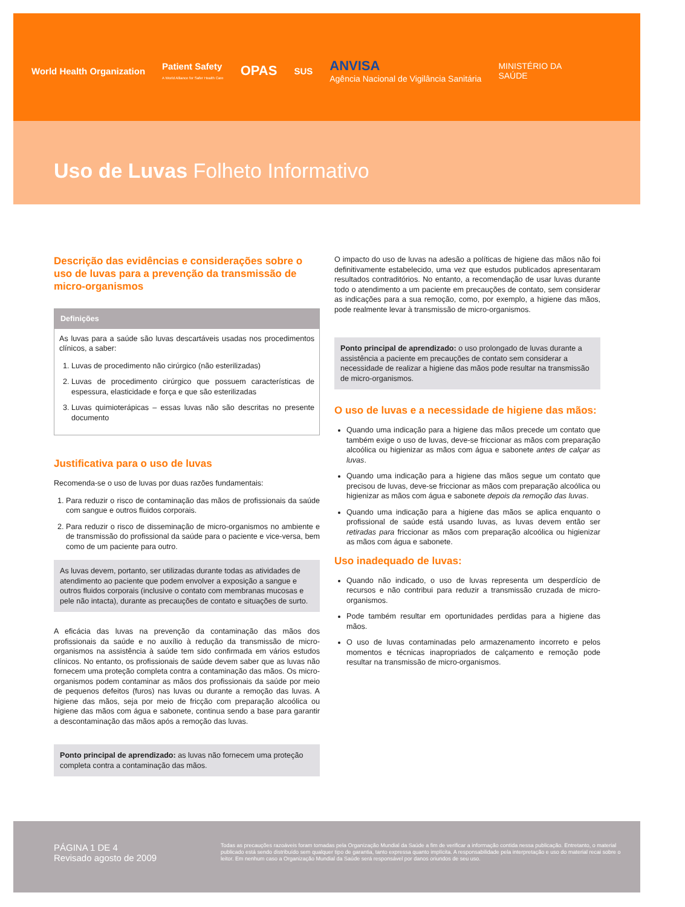World Health Organization Patient Safety
A World Alliance for Safer Health Care OPAS SUS ANVISA
Agência Nacional de Vigilância Sanitária MINISTÉRIO DA
SAÚDE
Uso de Luvas Folheto Informativo
Descrição das evidências e considerações sobre o uso de luvas para a prevenção da transmissão de micro-organismos
Definições
As luvas para a saúde são luvas descartáveis usadas nos procedimentos clínicos, a saber:
1. Luvas de procedimento não cirúrgico (não esterilizadas)
2. Luvas de procedimento cirúrgico que possuem características de espessura, elasticidade e força e que são esterilizadas
3. Luvas quimioterápicas – essas luvas não são descritas no presente documento
Justificativa para o uso de luvas
Recomenda-se o uso de luvas por duas razões fundamentais:
1. Para reduzir o risco de contaminação das mãos de profissionais da saúde com sangue e outros fluidos corporais.
2. Para reduzir o risco de disseminação de micro-organismos no ambiente e de transmissão do profissional da saúde para o paciente e vice-versa, bem como de um paciente para outro.
As luvas devem, portanto, ser utilizadas durante todas as atividades de atendimento ao paciente que podem envolver a exposição a sangue e outros fluidos corporais (inclusive o contato com membranas mucosas e pele não intacta), durante as precauções de contato e situações de surto.
A eficácia das luvas na prevenção da contaminação das mãos dos profissionais da saúde e no auxílio à redução da transmissão de micro-organismos na assistência à saúde tem sido confirmada em vários estudos clínicos. No entanto, os profissionais de saúde devem saber que as luvas não fornecem uma proteção completa contra a contaminação das mãos. Os micro-organismos podem contaminar as mãos dos profissionais da saúde por meio de pequenos defeitos (furos) nas luvas ou durante a remoção das luvas. A higiene das mãos, seja por meio de fricção com preparação alcoólica ou higiene das mãos com água e sabonete, continua sendo a base para garantir a descontaminação das mãos após a remoção das luvas.
Ponto principal de aprendizado: as luvas não fornecem uma proteção completa contra a contaminação das mãos.
O impacto do uso de luvas na adesão a políticas de higiene das mãos não foi definitivamente estabelecido, uma vez que estudos publicados apresentaram resultados contraditórios. No entanto, a recomendação de usar luvas durante todo o atendimento a um paciente em precauções de contato, sem considerar as indicações para a sua remoção, como, por exemplo, a higiene das mãos, pode realmente levar à transmissão de micro-organismos.
Ponto principal de aprendizado: o uso prolongado de luvas durante a assistência a paciente em precauções de contato sem considerar a necessidade de realizar a higiene das mãos pode resultar na transmissão de micro-organismos.
O uso de luvas e a necessidade de higiene das mãos:
Quando uma indicação para a higiene das mãos precede um contato que também exige o uso de luvas, deve-se friccionar as mãos com preparação alcoólica ou higienizar as mãos com água e sabonete antes de calçar as luvas.
Quando uma indicação para a higiene das mãos segue um contato que precisou de luvas, deve-se friccionar as mãos com preparação alcoólica ou higienizar as mãos com água e sabonete depois da remoção das luvas.
Quando uma indicação para a higiene das mãos se aplica enquanto o profissional de saúde está usando luvas, as luvas devem então ser retiradas para friccionar as mãos com preparação alcoólica ou higienizar as mãos com água e sabonete.
Uso inadequado de luvas:
Quando não indicado, o uso de luvas representa um desperdício de recursos e não contribui para reduzir a transmissão cruzada de micro-organismos.
Pode também resultar em oportunidades perdidas para a higiene das mãos.
O uso de luvas contaminadas pelo armazenamento incorreto e pelos momentos e técnicas inapropriados de calçamento e remoção pode resultar na transmissão de micro-organismos.
PÁGINA 1 DE 4
Revisado agosto de 2009
Todas as precauções razoáveis foram tomadas pela Organização Mundial da Saúde a fim de verificar a informação contida nessa publicação. Entretanto, o material publicado está sendo distribuído sem qualquer tipo de garantia, tanto expressa quanto implícita. A responsabilidade pela interpretação e uso do material recai sobre o leitor. Em nenhum caso a Organização Mundial da Saúde será responsável por danos oriundos de seu uso.